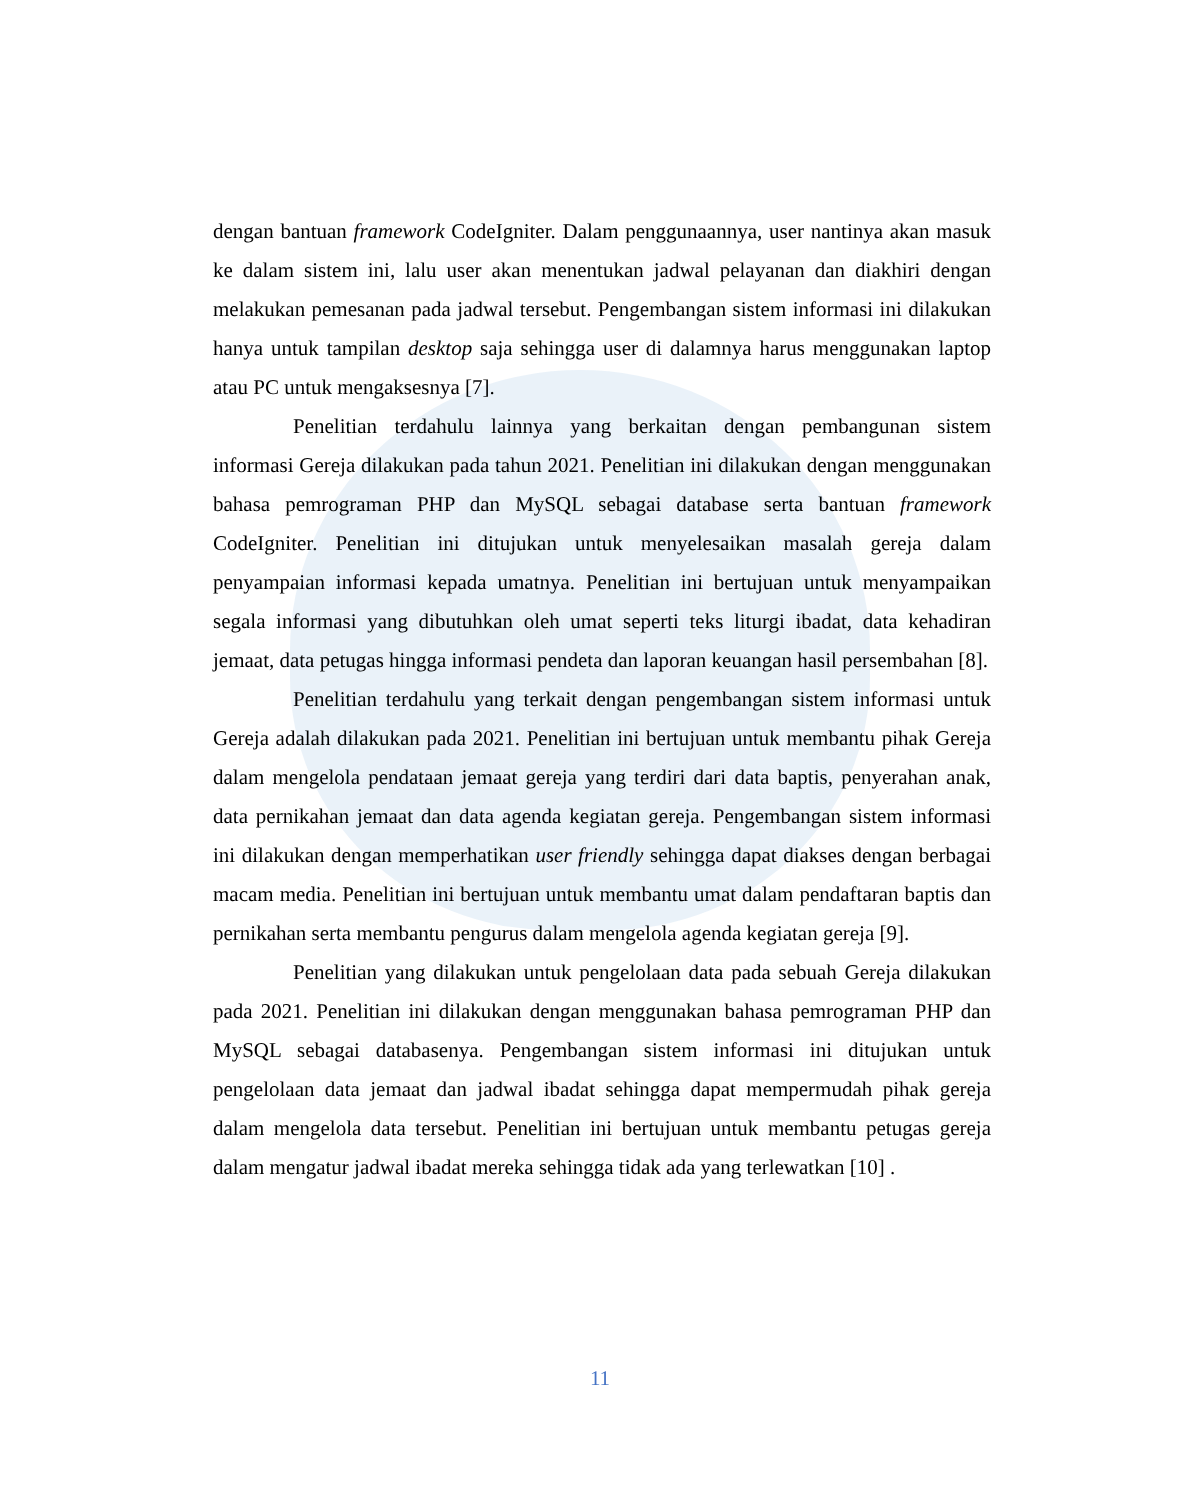dengan bantuan framework CodeIgniter. Dalam penggunaannya, user nantinya akan masuk ke dalam sistem ini, lalu user akan menentukan jadwal pelayanan dan diakhiri dengan melakukan pemesanan pada jadwal tersebut. Pengembangan sistem informasi ini dilakukan hanya untuk tampilan desktop saja sehingga user di dalamnya harus menggunakan laptop atau PC untuk mengaksesnya [7].
Penelitian terdahulu lainnya yang berkaitan dengan pembangunan sistem informasi Gereja dilakukan pada tahun 2021. Penelitian ini dilakukan dengan menggunakan bahasa pemrograman PHP dan MySQL sebagai database serta bantuan framework CodeIgniter. Penelitian ini ditujukan untuk menyelesaikan masalah gereja dalam penyampaian informasi kepada umatnya. Penelitian ini bertujuan untuk menyampaikan segala informasi yang dibutuhkan oleh umat seperti teks liturgi ibadat, data kehadiran jemaat, data petugas hingga informasi pendeta dan laporan keuangan hasil persembahan [8].
Penelitian terdahulu yang terkait dengan pengembangan sistem informasi untuk Gereja adalah dilakukan pada 2021. Penelitian ini bertujuan untuk membantu pihak Gereja dalam mengelola pendataan jemaat gereja yang terdiri dari data baptis, penyerahan anak, data pernikahan jemaat dan data agenda kegiatan gereja. Pengembangan sistem informasi ini dilakukan dengan memperhatikan user friendly sehingga dapat diakses dengan berbagai macam media. Penelitian ini bertujuan untuk membantu umat dalam pendaftaran baptis dan pernikahan serta membantu pengurus dalam mengelola agenda kegiatan gereja [9].
Penelitian yang dilakukan untuk pengelolaan data pada sebuah Gereja dilakukan pada 2021. Penelitian ini dilakukan dengan menggunakan bahasa pemrograman PHP dan MySQL sebagai databasenya. Pengembangan sistem informasi ini ditujukan untuk pengelolaan data jemaat dan jadwal ibadat sehingga dapat mempermudah pihak gereja dalam mengelola data tersebut. Penelitian ini bertujuan untuk membantu petugas gereja dalam mengatur jadwal ibadat mereka sehingga tidak ada yang terlewatkan [10] .
11